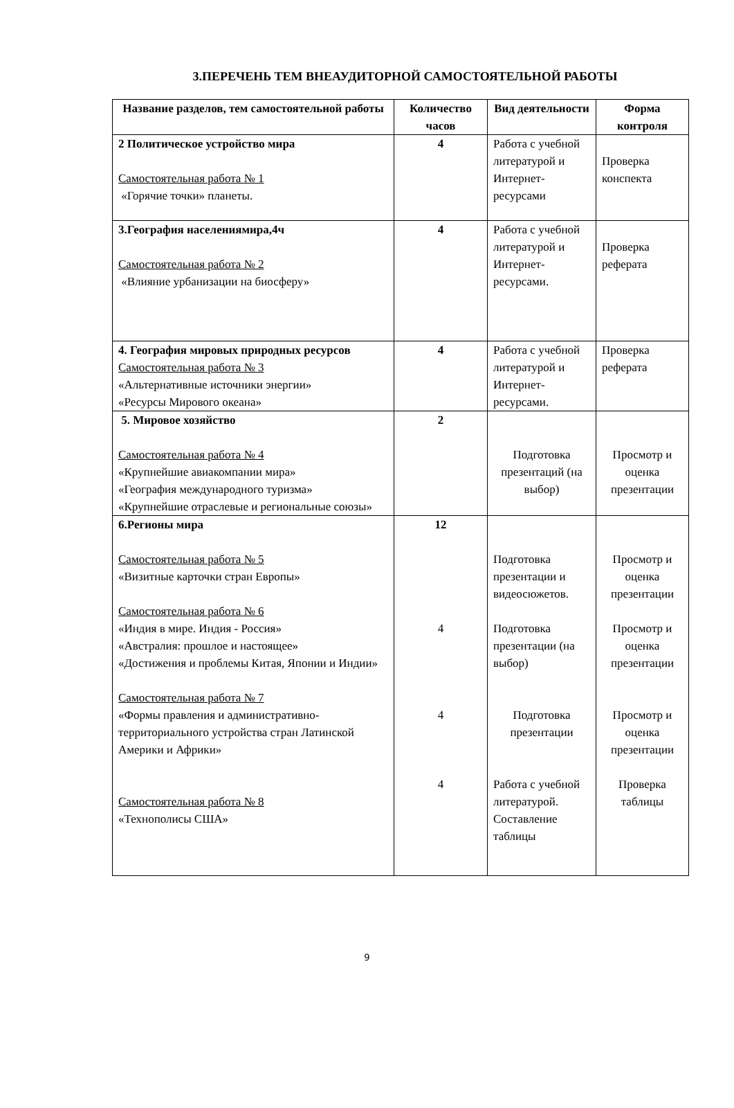3.ПЕРЕЧЕНЬ ТЕМ ВНЕАУДИТОРНОЙ САМОСТОЯТЕЛЬНОЙ РАБОТЫ
| Название разделов, тем самостоятельной работы | Количество часов | Вид деятельности | Форма контроля |
| --- | --- | --- | --- |
| 2 Политическое устройство мира Самостоятельная работа № 1 «Горячие точки» планеты. | 4 | Работа с учебной литературой и Интернет-ресурсами | Проверка конспекта |
| 3.География населениямира,4ч Самостоятельная работа № 2 «Влияние урбанизации на биосферу» | 4 | Работа с учебной литературой и Интернет-ресурсами. | Проверка реферата |
| 4. География мировых природных ресурсов Самостоятельная работа № 3 «Альтернативные источники энергии» «Ресурсы Мирового океана» | 4 | Работа с учебной литературой и Интернет-ресурсами. | Проверка реферата |
| 5. Мировое хозяйство Самостоятельная работа № 4 «Крупнейшие авиакомпании мира» «География международного туризма» «Крупнейшие отраслевые и региональные союзы» | 2 | Подготовка презентаций (на выбор) | Просмотр и оценка презентации |
| 6.Регионы мира Самостоятельная работа № 5 «Визитные карточки стран Европы» Самостоятельная работа № 6 «Индия в мире. Индия - Россия» «Австралия: прошлое и настоящее» «Достижения и проблемы Китая, Японии и Индии» Самостоятельная работа № 7 «Формы правления и административно-территориального устройства стран Латинской Америки и Африки» Самостоятельная работа № 8 «Технополисы США» | 12 4 4 4 | Подготовка презентации и видеосюжетов. Подготовка презентации (на выбор) Подготовка презентации Работа с учебной литературой. Составление таблицы | Просмотр и оценка презентации Просмотр и оценка презентации Просмотр и оценка презентации Проверка таблицы |
9